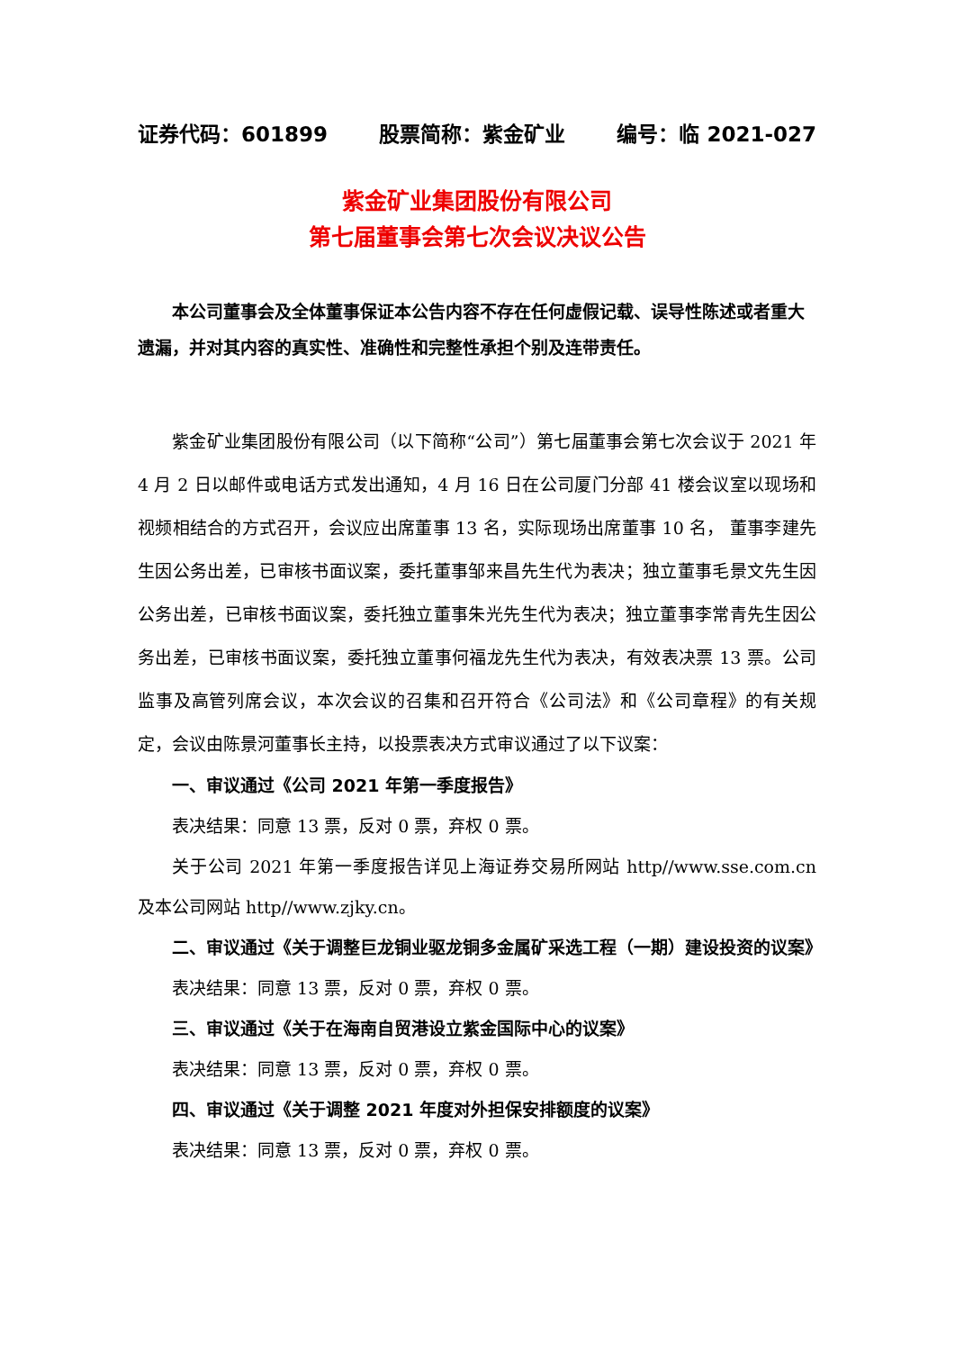证券代码：601899 股票简称：紫金矿业 编号：临 2021-027
紫金矿业集团股份有限公司
第七届董事会第七次会议决议公告
本公司董事会及全体董事保证本公告内容不存在任何虚假记载、误导性陈述或者重大遗漏，并对其内容的真实性、准确性和完整性承担个别及连带责任。
紫金矿业集团股份有限公司（以下简称“公司”）第七届董事会第七次会议于 2021 年 4 月 2 日以邮件或电话方式发出通知，4 月 16 日在公司厦门分部 41 楼会议室以现场和视频相结合的方式召开，会议应出席董事 13 名，实际现场出席董事 10 名， 董事李建先生因公务出差，已审核书面议案，委托董事邹来昌先生代为表决；独立董事毛景文先生因公务出差，已审核书面议案，委托独立董事朱光先生代为表决；独立董事李常青先生因公务出差，已审核书面议案，委托独立董事何福龙先生代为表决，有效表决票 13 票。公司监事及高管列席会议，本次会议的召集和召开符合《公司法》和《公司章程》的有关规定，会议由陈景河董事长主持，以投票表决方式审议通过了以下议案：
一、审议通过《公司 2021 年第一季度报告》
表决结果：同意 13 票，反对 0 票，弃权 0 票。
关于公司 2021 年第一季度报告详见上海证券交易所网站 http//www.sse.com.cn 及本公司网站 http//www.zjky.cn。
二、审议通过《关于调整巨龙铜业驱龙铜多金属矿采选工程（一期）建设投资的议案》
表决结果：同意 13 票，反对 0 票，弃权 0 票。
三、审议通过《关于在海南自贸港设立紫金国际中心的议案》
表决结果：同意 13 票，反对 0 票，弃权 0 票。
四、审议通过《关于调整 2021 年度对外担保安排额度的议案》
表决结果：同意 13 票，反对 0 票，弃权 0 票。